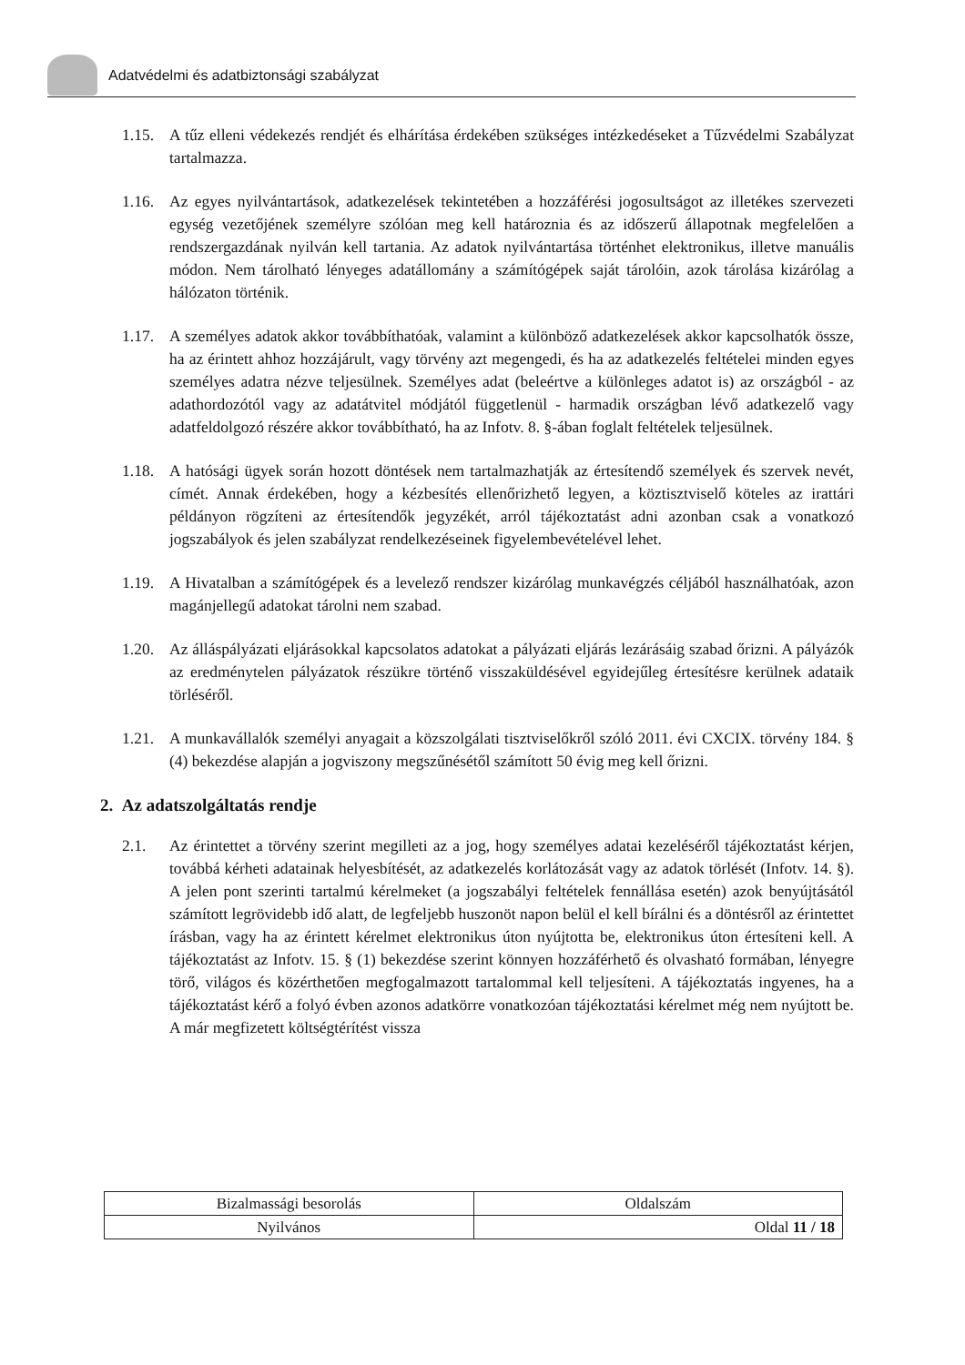Adatvédelmi és adatbiztonsági szabályzat
1.15.
A tűz elleni védekezés rendjét és elhárítása érdekében szükséges intézkedéseket a Tűzvédelmi Szabályzat tartalmazza.
1.16.
Az egyes nyilvántartások, adatkezelések tekintetében a hozzáférési jogosultságot az illetékes szervezeti egység vezetőjének személyre szólóan meg kell határoznia és az időszerű állapotnak megfelelően a rendszergazdának nyilván kell tartania. Az adatok nyilvántartása történhet elektronikus, illetve manuális módon. Nem tárolható lényeges adatállomány a számítógépek saját tárolóin, azok tárolása kizárólag a hálózaton történik.
1.17.
A személyes adatok akkor továbbíthatóak, valamint a különböző adatkezelések akkor kapcsolhatók össze, ha az érintett ahhoz hozzájárult, vagy törvény azt megengedi, és ha az adatkezelés feltételei minden egyes személyes adatra nézve teljesülnek. Személyes adat (beleértve a különleges adatot is) az országból - az adathordozótól vagy az adatátvitel módjától függetlenül - harmadik országban lévő adatkezelő vagy adatfeldolgozó részére akkor továbbítható, ha az Infotv. 8. §-ában foglalt feltételek teljesülnek.
1.18.
A hatósági ügyek során hozott döntések nem tartalmazhatják az értesítendő személyek és szervek nevét, címét. Annak érdekében, hogy a kézbesítés ellenőrizhető legyen, a köztisztviselő köteles az irattári példányon rögzíteni az értesítendők jegyzékét, arról tájékoztatást adni azonban csak a vonatkozó jogszabályok és jelen szabályzat rendelkezéseinek figyelembevételével lehet.
1.19.
A Hivatalban a számítógépek és a levelező rendszer kizárólag munkavégzés céljából használhatóak, azon magánjellegű adatokat tárolni nem szabad.
1.20.
Az álláspályázati eljárásokkal kapcsolatos adatokat a pályázati eljárás lezárásáig szabad őrizni. A pályázók az eredménytelen pályázatok részükre történő visszaküldésével egyidejűleg értesítésre kerülnek adataik törléséről.
1.21.
A munkavállalók személyi anyagait a közszolgálati tisztviselőkről szóló 2011. évi CXCIX. törvény 184. § (4) bekezdése alapján a jogviszony megszűnésétől számított 50 évig meg kell őrizni.
2. Az adatszolgáltatás rendje
2.1. Az érintettet a törvény szerint megilleti az a jog, hogy személyes adatai kezeléséről tájékoztatást kérjen, továbbá kérheti adatainak helyesbítését, az adatkezelés korlátozását vagy az adatok törlését (Infotv. 14. §). A jelen pont szerinti tartalmú kérelmeket (a jogszabályi feltételek fennállása esetén) azok benyújtásától számított legrövidebb idő alatt, de legfeljebb huszonöt napon belül el kell bírálni és a döntésről az érintettet írásban, vagy ha az érintett kérelmet elektronikus úton nyújtotta be, elektronikus úton értesíteni kell. A tájékoztatást az Infotv. 15. § (1) bekezdése szerint könnyen hozzáférhető és olvasható formában, lényegre törő, világos és közérthetően megfogalmazott tartalommal kell teljesíteni. A tájékoztatás ingyenes, ha a tájékoztatást kérő a folyó évben azonos adatkörre vonatkozóan tájékoztatási kérelmet még nem nyújtott be. A már megfizetett költségtérítést vissza
| Bizalmassági besorolás | Oldalszám |
| Nyilvános | Oldal 11 / 18 |